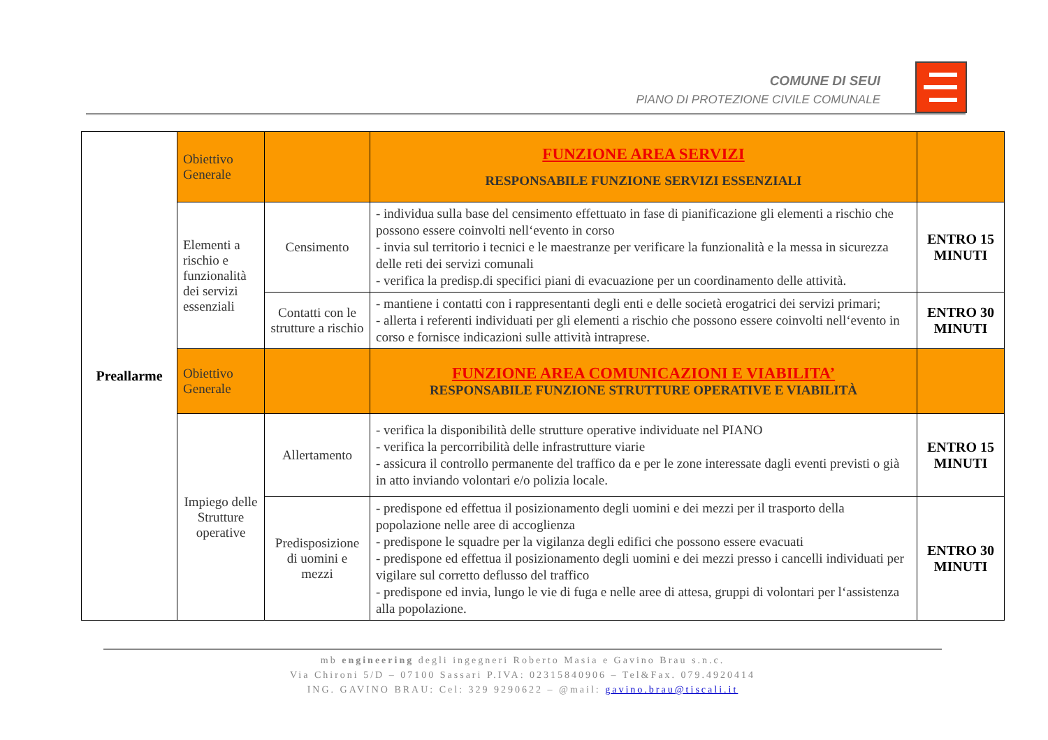COMUNE DI SEUI
PIANO DI PROTEZIONE CIVILE COMUNALE
| Preallarme | Obiettivo Generale | | FUNZIONE AREA SERVIZI RESPONSABILE FUNZIONE SERVIZI ESSENZIALI | |
| | Elementi a rischio e funzionalità dei servizi essenziali | Censimento | - individua sulla base del censimento effettuato in fase di pianificazione gli elementi a rischio che possono essere coinvolti nell‘evento in corso - invia sul territorio i tecnici e le maestranze per verificare la funzionalità e la messa in sicurezza delle reti dei servizi comunali - verifica la predisp.di specifici piani di evacuazione per un coordinamento delle attività. | ENTRO 15 MINUTI |
| | | Contatti con le strutture a rischio | - mantiene i contatti con i rappresentanti degli enti e delle società erogatrici dei servizi primari; - allerta i referenti individuati per gli elementi a rischio che possono essere coinvolti nell‘evento in corso e fornisce indicazioni sulle attività intraprese. | ENTRO 30 MINUTI |
| | Obiettivo Generale | | FUNZIONE AREA COMUNICAZIONI E VIABILITA’ RESPONSABILE FUNZIONE STRUTTURE OPERATIVE E VIABILITÀ | |
| | Impiego delle Strutture operative | Allertamento | - verifica la disponibilità delle strutture operative individuate nel PIANO - verifica la percorribilità delle infrastrutture viarie - assicura il controllo permanente del traffico da e per le zone interessate dagli eventi previsti o già in atto inviando volontari e/o polizia locale. | ENTRO 15 MINUTI |
| | | Predisposizione di uomini e mezzi | - predispone ed effettua il posizionamento degli uomini e dei mezzi per il trasporto della popolazione nelle aree di accoglienza - predispone le squadre per la vigilanza degli edifici che possono essere evacuati - predispone ed effettua il posizionamento degli uomini e dei mezzi presso i cancelli individuati per vigilare sul corretto deflusso del traffico - predispone ed invia, lungo le vie di fuga e nelle aree di attesa, gruppi di volontari per l‘assistenza alla popolazione. | ENTRO 30 MINUTI |
mb engineering degli ingegneri Roberto Masia e Gavino Brau s.n.c.
Via Chironi 5/D – 07100 Sassari P.IVA: 02315840906 – Tel&Fax. 079.4920414
ING. GAVINO BRAU: Cel: 329 9290622 – @mail: gavino.brau@tiscali.it